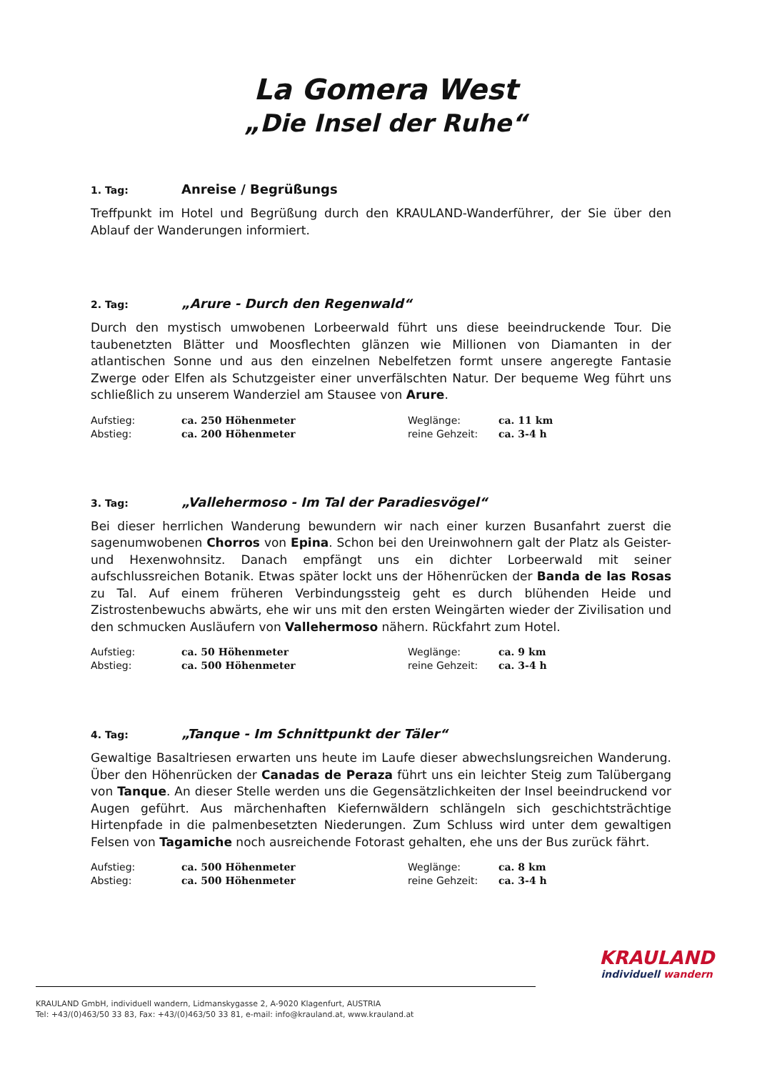La Gomera West
„Die Insel der Ruhe“
1. Tag: Anreise / Begrüßungs
Treffpunkt im Hotel und Begrüßung durch den KRAULAND-Wanderführer, der Sie über den Ablauf der Wanderungen informiert.
2. Tag: „Arure - Durch den Regenwald“
Durch den mystisch umwobenen Lorbeerwald führt uns diese beeindruckende Tour. Die taubenetzten Blätter und Moosflechten glänzen wie Millionen von Diamanten in der atlantischen Sonne und aus den einzelnen Nebelfetzen formt unsere angeregte Fantasie Zwerge oder Elfen als Schutzgeister einer unverfälschten Natur. Der bequeme Weg führt uns schließlich zu unserem Wanderziel am Stausee von Arure.
Aufstieg: ca. 250 Höhenmeter Weglänge: ca. 11 km Abstieg: ca. 200 Höhenmeter reine Gehzeit: ca. 3-4 h
3. Tag: „Vallehermoso - Im Tal der Paradiesvögel“
Bei dieser herrlichen Wanderung bewundern wir nach einer kurzen Busanfahrt zuerst die sagenumwobenen Chorros von Epina. Schon bei den Ureinwohnern galt der Platz als Geister- und Hexenwohnsitz. Danach empfängt uns ein dichter Lorbeerwald mit seiner aufschlussreichen Botanik. Etwas später lockt uns der Höhenrücken der Banda de las Rosas zu Tal. Auf einem früheren Verbindungssteig geht es durch blühenden Heide und Zistrostenbewuchs abwärts, ehe wir uns mit den ersten Weingärten wieder der Zivilisation und den schmucken Ausläufern von Vallehermoso nähern. Rückfahrt zum Hotel.
Aufstieg: ca. 50 Höhenmeter Weglänge: ca. 9 km Abstieg: ca. 500 Höhenmeter reine Gehzeit: ca. 3-4 h
4. Tag: „Tanque - Im Schnittpunkt der Täler“
Gewaltige Basaltriesen erwarten uns heute im Laufe dieser abwechslungsreichen Wanderung. Über den Höhenrücken der Canadas de Peraza führt uns ein leichter Steig zum Talübergang von Tanque. An dieser Stelle werden uns die Gegensätzlichkeiten der Insel beeindruckend vor Augen geführt. Aus märchenhaften Kiefernwäldern schlängeln sich geschichtsträchtige Hirtenpfade in die palmenbesetzten Niederungen. Zum Schluss wird unter dem gewaltigen Felsen von Tagamiche noch ausreichende Fotorast gehalten, ehe uns der Bus zurück fährt.
Aufstieg: ca. 500 Höhenmeter Weglänge: ca. 8 km Abstieg: ca. 500 Höhenmeter reine Gehzeit: ca. 3-4 h
KRAULAND
individuell wandern
KRAULAND GmbH, individuell wandern, Lidmanskygasse 2, A-9020 Klagenfurt, AUSTRIA
Tel: +43/(0)463/50 33 83, Fax: +43/(0)463/50 33 81, e-mail: info@krauland.at, www.krauland.at